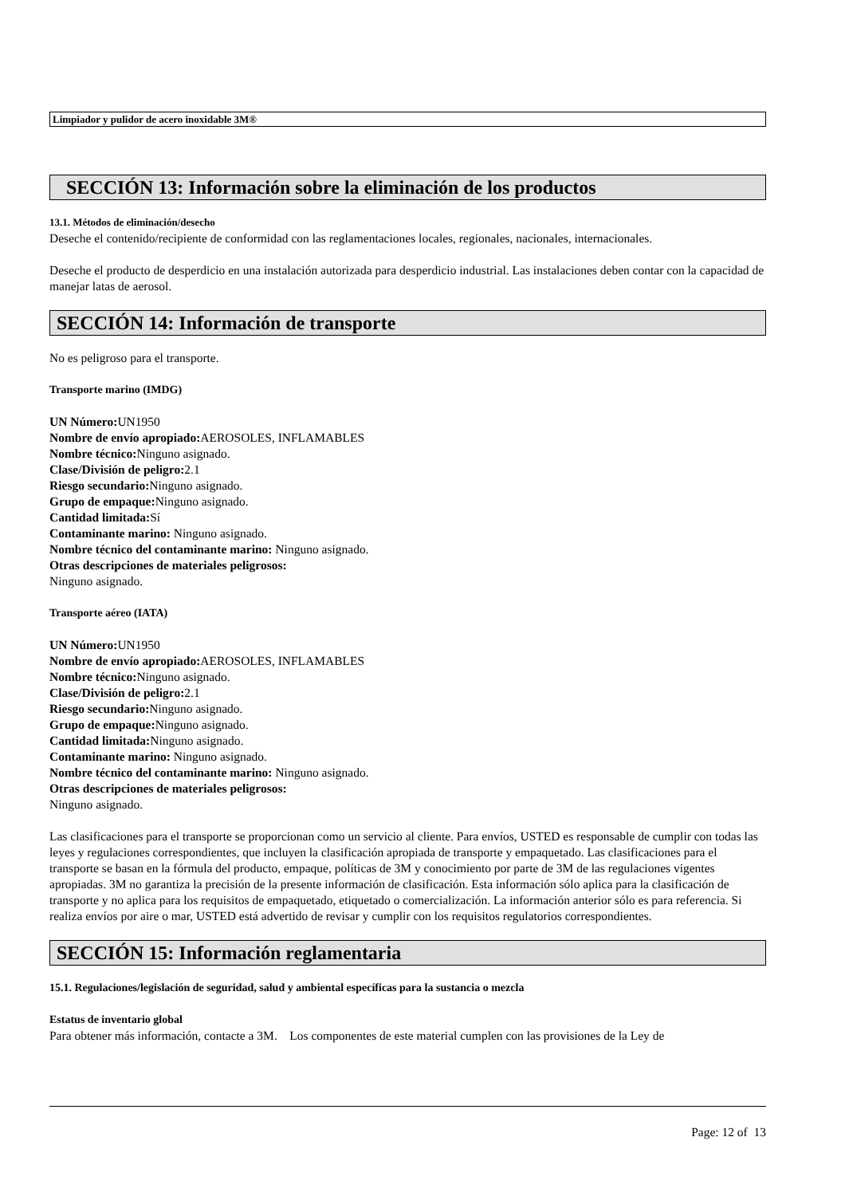Limpiador y pulidor de acero inoxidable 3M®
SECCIÓN 13: Información sobre la eliminación de los productos
13.1. Métodos de eliminación/desecho
Deseche el contenido/recipiente de conformidad con las reglamentaciones locales, regionales, nacionales, internacionales.
Deseche el producto de desperdicio en una instalación autorizada para desperdicio industrial. Las instalaciones deben contar con la capacidad de manejar latas de aerosol.
SECCIÓN 14: Información de transporte
No es peligroso para el transporte.
Transporte marino (IMDG)
UN Número: UN1950
Nombre de envío apropiado: AEROSOLES, INFLAMABLES
Nombre técnico: Ninguno asignado.
Clase/División de peligro: 2.1
Riesgo secundario: Ninguno asignado.
Grupo de empaque: Ninguno asignado.
Cantidad limitada: Sí
Contaminante marino: Ninguno asignado.
Nombre técnico del contaminante marino: Ninguno asignado.
Otras descripciones de materiales peligrosos:
Ninguno asignado.
Transporte aéreo (IATA)
UN Número: UN1950
Nombre de envío apropiado: AEROSOLES, INFLAMABLES
Nombre técnico: Ninguno asignado.
Clase/División de peligro: 2.1
Riesgo secundario: Ninguno asignado.
Grupo de empaque: Ninguno asignado.
Cantidad limitada: Ninguno asignado.
Contaminante marino: Ninguno asignado.
Nombre técnico del contaminante marino: Ninguno asignado.
Otras descripciones de materiales peligrosos:
Ninguno asignado.
Las clasificaciones para el transporte se proporcionan como un servicio al cliente. Para envíos, USTED es responsable de cumplir con todas las leyes y regulaciones correspondientes, que incluyen la clasificación apropiada de transporte y empaquetado. Las clasificaciones para el transporte se basan en la fórmula del producto, empaque, políticas de 3M y conocimiento por parte de 3M de las regulaciones vigentes apropiadas. 3M no garantiza la precisión de la presente información de clasificación. Esta información sólo aplica para la clasificación de transporte y no aplica para los requisitos de empaquetado, etiquetado o comercialización. La información anterior sólo es para referencia. Si realiza envíos por aire o mar, USTED está advertido de revisar y cumplir con los requisitos regulatorios correspondientes.
SECCIÓN 15: Información reglamentaria
15.1. Regulaciones/legislación de seguridad, salud y ambiental específicas para la sustancia o mezcla
Estatus de inventario global
Para obtener más información, contacte a 3M. Los componentes de este material cumplen con las provisiones de la Ley de
Page: 12 of 13